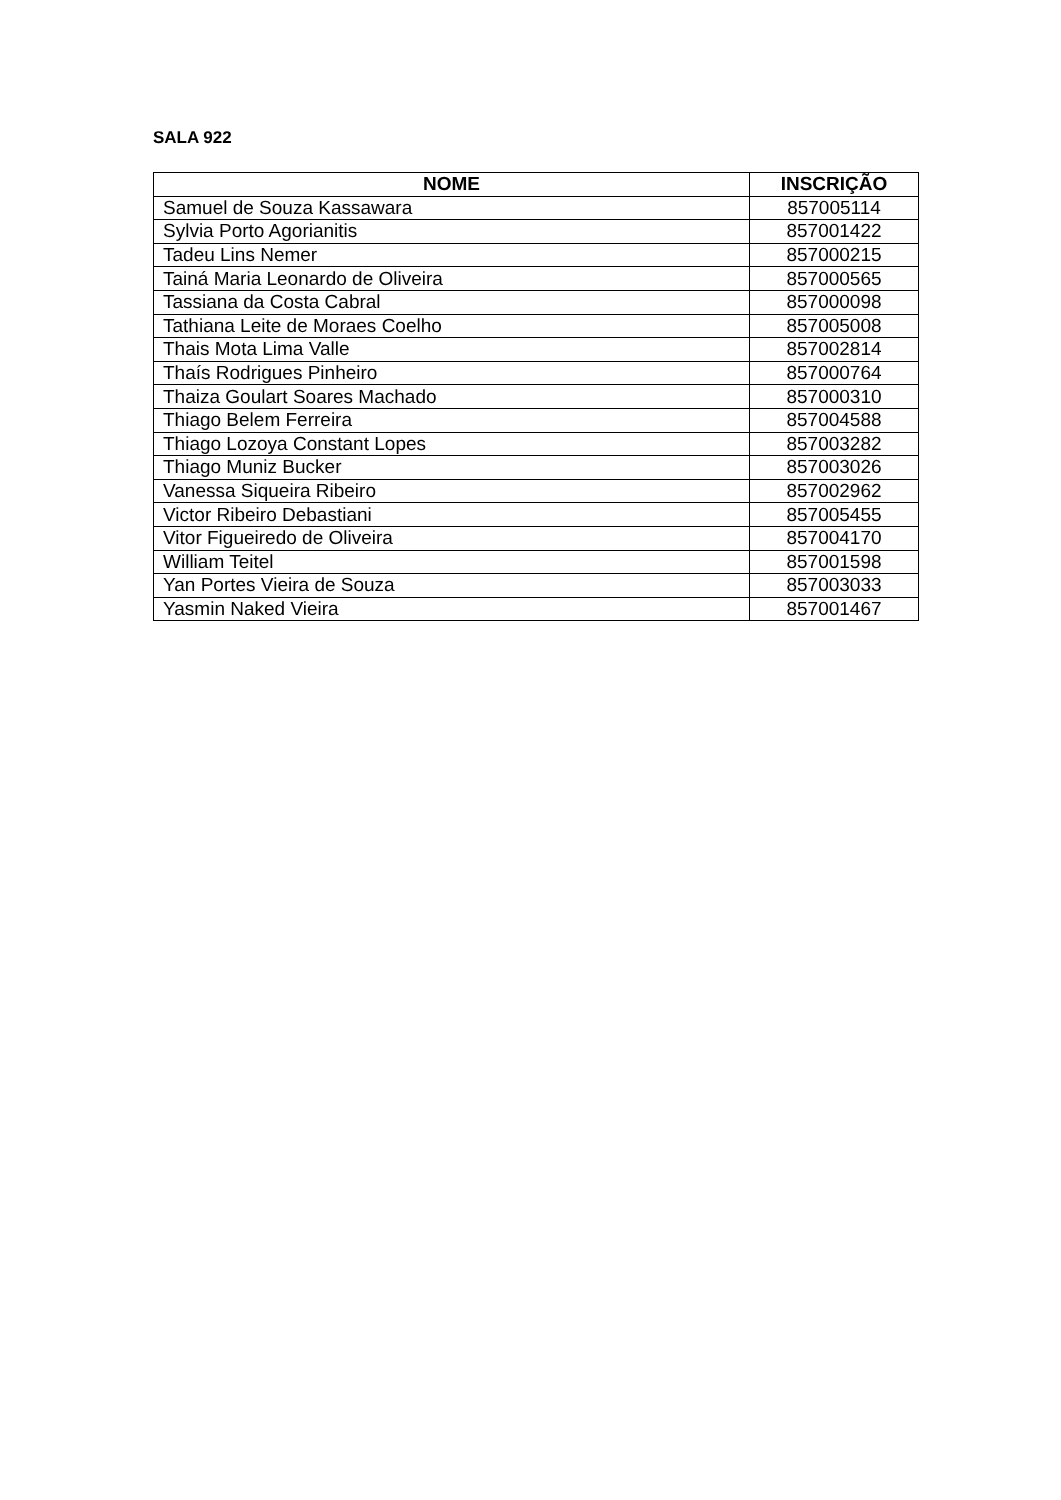SALA 922
| NOME | INSCRIÇÃO |
| --- | --- |
| Samuel de Souza Kassawara | 857005114 |
| Sylvia Porto Agorianitis | 857001422 |
| Tadeu Lins Nemer | 857000215 |
| Tainá Maria Leonardo de Oliveira | 857000565 |
| Tassiana da Costa Cabral | 857000098 |
| Tathiana Leite de Moraes Coelho | 857005008 |
| Thais Mota Lima Valle | 857002814 |
| Thaís Rodrigues Pinheiro | 857000764 |
| Thaiza Goulart Soares Machado | 857000310 |
| Thiago Belem Ferreira | 857004588 |
| Thiago Lozoya Constant Lopes | 857003282 |
| Thiago Muniz Bucker | 857003026 |
| Vanessa Siqueira Ribeiro | 857002962 |
| Victor Ribeiro Debastiani | 857005455 |
| Vitor Figueiredo de Oliveira | 857004170 |
| William Teitel | 857001598 |
| Yan Portes Vieira de Souza | 857003033 |
| Yasmin Naked Vieira | 857001467 |